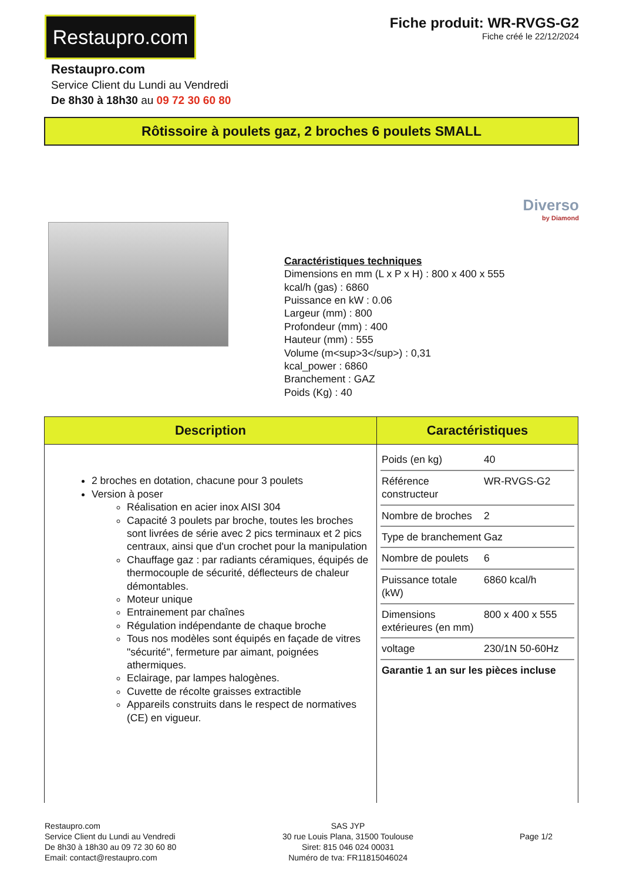Restaupro.com
Fiche produit: WR-RVGS-G2
Fiche créé le 22/12/2024
Restaupro.com
Service Client du Lundi au Vendredi
De 8h30 à 18h30 au 09 72 30 60 80
Rôtissoire à poulets gaz, 2 broches 6 poulets SMALL
Diverso
by Diamond
Caractéristiques techniques
Dimensions en mm (L x P x H) : 800 x 400 x 555
kcal/h (gas) : 6860
Puissance en kW : 0.06
Largeur (mm) : 800
Profondeur (mm) : 400
Hauteur (mm) : 555
Volume (m<sup>3</sup>) : 0,31
kcal_power : 6860
Branchement : GAZ
Poids (Kg) : 40
| Description | Caractéristiques |
| --- | --- |
| 2 broches en dotation, chacune pour 3 poulets Version à poser Réalisation en acier inox AISI 304 Capacité 3 poulets par broche, toutes les broches sont livrées de série avec 2 pics terminaux et 2 pics centraux, ainsi que d'un crochet pour la manipulation Chauffage gaz : par radiants céramiques, équipés de thermocouple de sécurité, déflecteurs de chaleur démontables. Moteur unique Entrainement par chaînes Régulation indépendante de chaque broche Tous nos modèles sont équipés en façade de vitres "sécurité", fermeture par aimant, poignées athermiques. Eclairage, par lampes halogènes. Cuvette de récolte graisses extractible Appareils construits dans le respect de normatives (CE) en vigueur. | / Poids (en kg) / 40 / / Référence constructeur / WR-RVGS-G2 / / Nombre de broches / 2 / / Type de branchement / Gaz / / Nombre de poulets / 6 / / Puissance totale (kW) / 6860 kcal/h / / Dimensions extérieures (en mm) / 800 x 400 x 555 / / voltage / 230/1N 50-60Hz / / Garantie 1 an sur les pièces incluse / / |
Restaupro.com
Service Client du Lundi au Vendredi
De 8h30 à 18h30 au 09 72 30 60 80
Email: contact@restaupro.com
SAS JYP
30 rue Louis Plana, 31500 Toulouse
Siret: 815 046 024 00031
Numéro de tva: FR11815046024
Page 1/2